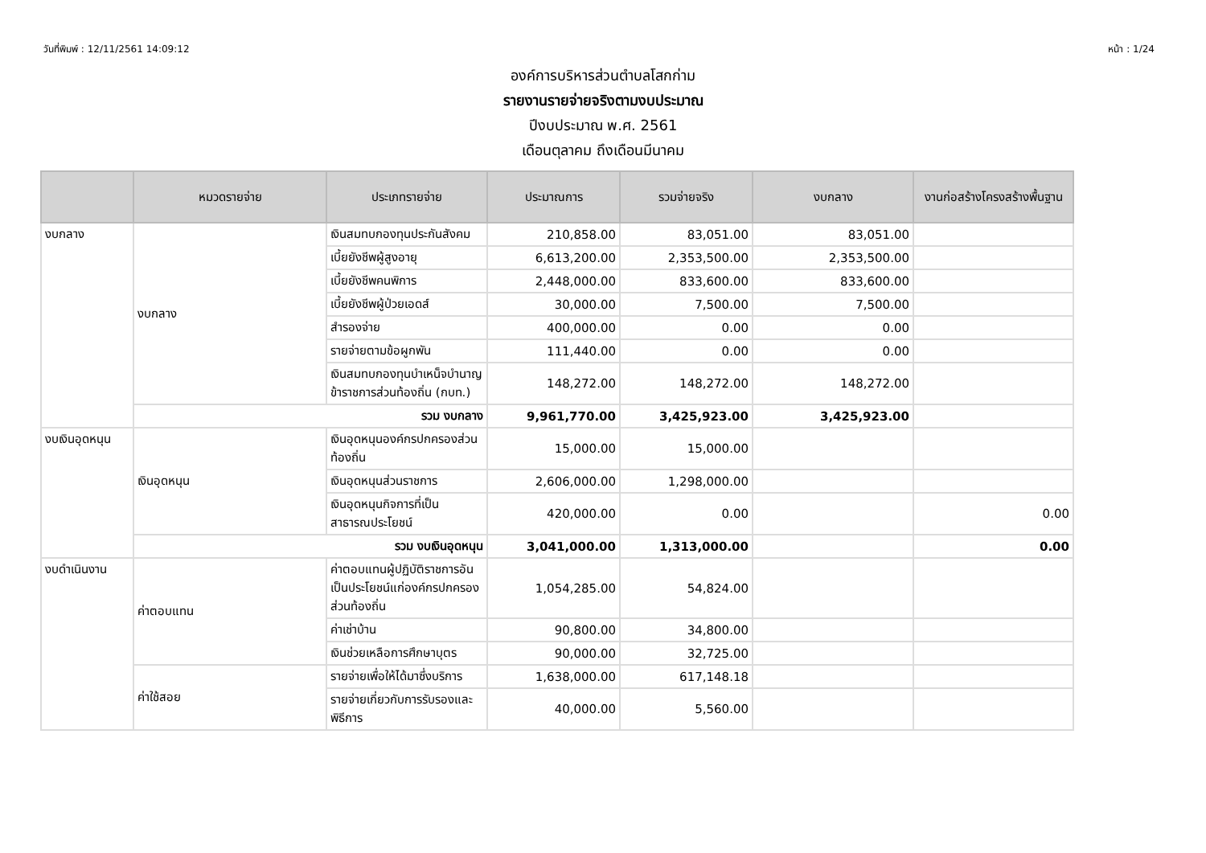วันที่พิมพ์ : 12/11/2561 14:09:12 หน้า : 1/24
องค์การบริหารส่วนตำบลโสกก่าม
รายงานรายจ่ายจริงตามงบประมาณ
ปีงบประมาณ พ.ศ. 2561
เดือนตุลาคม ถึงเดือนมีนาคม
| | หมวดรายจ่าย | ประเภทรายจ่าย | ประมาณการ | รวมจ่ายจริง | งบกลาง | งานก่อสร้างโครงสร้างพื้นฐาน |
| --- | --- | --- | --- | --- | --- | --- |
| งบกลาง | งบกลาง | เงินสมทบกองทุนประกันสังคม | 210,858.00 | 83,051.00 | 83,051.00 | |
| | | เบี้ยยังชีพผู้สูงอายุ | 6,613,200.00 | 2,353,500.00 | 2,353,500.00 | |
| | | เบี้ยยังชีพคนพิการ | 2,448,000.00 | 833,600.00 | 833,600.00 | |
| | | เบี้ยยังชีพผู้ป่วยเอดส์ | 30,000.00 | 7,500.00 | 7,500.00 | |
| | | สำรองจ่าย | 400,000.00 | 0.00 | 0.00 | |
| | | รายจ่ายตามข้อผูกพัน | 111,440.00 | 0.00 | 0.00 | |
| | | เงินสมทบกองทุนบำเหน็จบำนาญข้าราชการส่วนท้องถิ่น (กบท.) | 148,272.00 | 148,272.00 | 148,272.00 | |
| | รวม งบกลาง | | 9,961,770.00 | 3,425,923.00 | 3,425,923.00 | |
| งบเงินอุดหนุน | เงินอุดหนุน | เงินอุดหนุนองค์กรปกครองส่วนท้องถิ่น | 15,000.00 | 15,000.00 | | |
| | | เงินอุดหนุนส่วนราชการ | 2,606,000.00 | 1,298,000.00 | | |
| | | เงินอุดหนุนกิจการที่เป็นสาธารณประโยชน์ | 420,000.00 | 0.00 | | 0.00 |
| | รวม งบเงินอุดหนุน | | 3,041,000.00 | 1,313,000.00 | | 0.00 |
| งบดำเนินงาน | ค่าตอบแทน | ค่าตอบแทนผู้ปฏิบัติราชการอันเป็นประโยชน์แก่องค์กรปกครองส่วนท้องถิ่น | 1,054,285.00 | 54,824.00 | | |
| | | ค่าเช่าบ้าน | 90,800.00 | 34,800.00 | | |
| | | เงินช่วยเหลือการศึกษาบุตร | 90,000.00 | 32,725.00 | | |
| | ค่าใช้สอย | รายจ่ายเพื่อให้ได้มาซึ่งบริการ | 1,638,000.00 | 617,148.18 | | |
| | | รายจ่ายเกี่ยวกับการรับรองและพิธีการ | 40,000.00 | 5,560.00 | | |